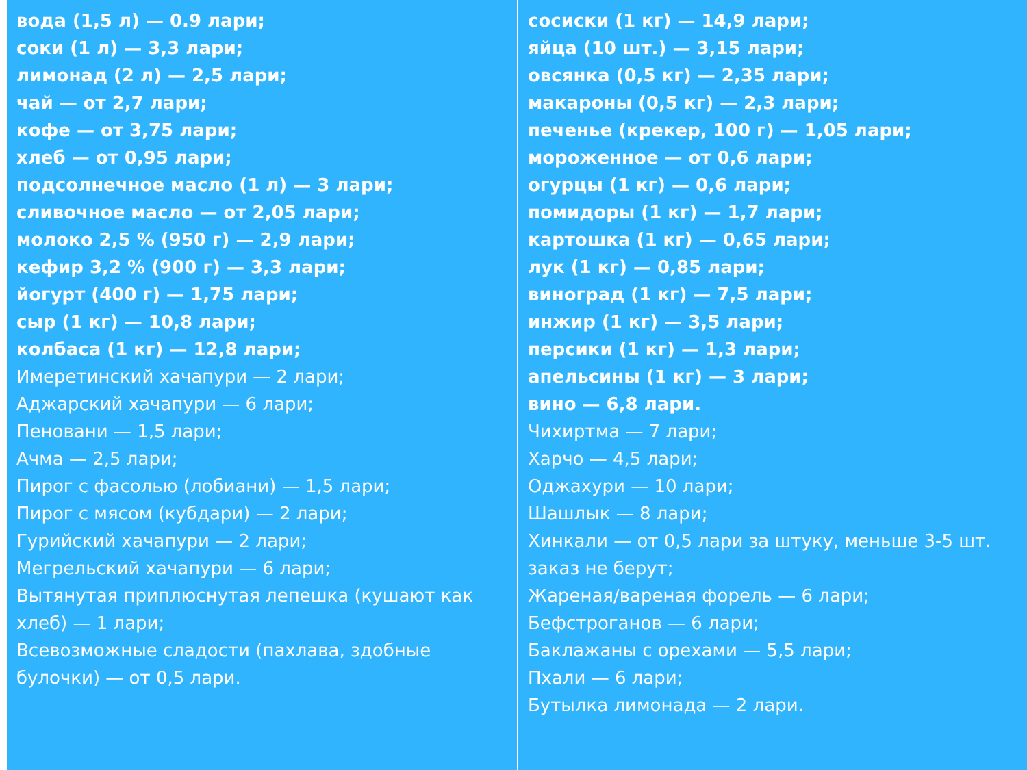вода (1,5 л) — 0.9 лари;
соки (1 л) — 3,3 лари;
лимонад (2 л) — 2,5 лари;
чай — от 2,7 лари;
кофе — от 3,75 лари;
хлеб — от 0,95 лари;
подсолнечное масло (1 л) — 3 лари;
сливочное масло — от 2,05 лари;
молоко 2,5 % (950 г) — 2,9 лари;
кефир 3,2 % (900 г) — 3,3 лари;
йогурт (400 г) — 1,75 лари;
сыр (1 кг) — 10,8 лари;
колбаса (1 кг) — 12,8 лари;
Имеретинский хачапури — 2 лари;
Аджарский хачапури — 6 лари;
Пеновани — 1,5 лари;
Ачма — 2,5 лари;
Пирог с фасолью (лобиани) — 1,5 лари;
Пирог с мясом (кубдари) — 2 лари;
Гурийский хачапури — 2 лари;
Мегрельский хачапури — 6 лари;
Вытянутая приплюснутая лепешка (кушают как хлеб) — 1 лари;
Всевозможные сладости (пахлава, здобные булочки) — от 0,5 лари.
сосиски (1 кг) — 14,9 лари;
яйца (10 шт.) — 3,15 лари;
овсянка (0,5 кг) — 2,35 лари;
макароны (0,5 кг) — 2,3 лари;
печенье (крекер, 100 г) — 1,05 лари;
мороженное — от 0,6 лари;
огурцы (1 кг) — 0,6 лари;
помидоры (1 кг) — 1,7 лари;
картошка (1 кг) — 0,65 лари;
лук (1 кг) — 0,85 лари;
виноград (1 кг) — 7,5 лари;
инжир (1 кг) — 3,5 лари;
персики (1 кг) — 1,3 лари;
апельсины (1 кг) — 3 лари;
вино — 6,8 лари.
Чихиртма — 7 лари;
Харчо — 4,5 лари;
Оджахури — 10 лари;
Шашлык — 8 лари;
Хинкали — от 0,5 лари за штуку, меньше 3-5 шт. заказ не берут;
Жареная/вареная форель — 6 лари;
Бефстроганов — 6 лари;
Баклажаны с орехами — 5,5 лари;
Пхали — 6 лари;
Бутылка лимонада — 2 лари.